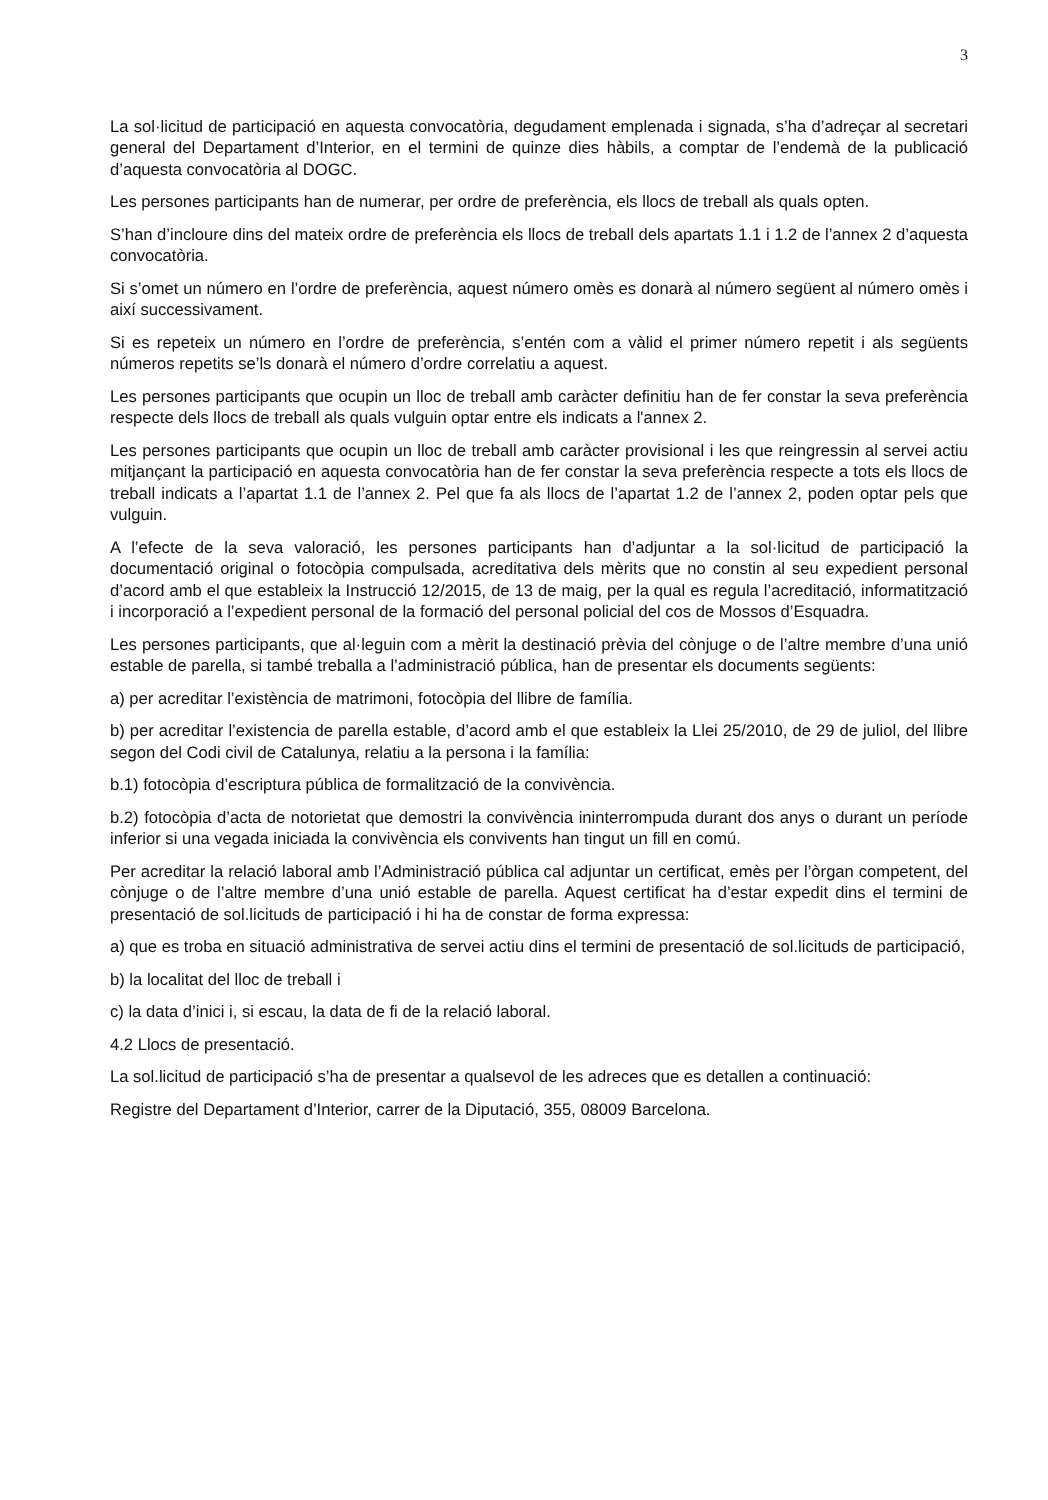3
La sol·licitud de participació en aquesta convocatòria, degudament emplenada i signada, s’ha d’adreçar al secretari general del Departament d’Interior, en el termini de quinze dies hàbils, a comptar de l’endemà de la publicació d’aquesta convocatòria al DOGC.
Les persones participants han de numerar, per ordre de preferència, els llocs de treball als quals opten.
S’han d’incloure dins del mateix ordre de preferència els llocs de treball dels apartats 1.1 i 1.2 de l’annex 2 d’aquesta convocatòria.
Si s’omet un número en l’ordre de preferència, aquest número omès es donarà al número següent al número omès i així successivament.
Si es repeteix un número en l’ordre de preferència, s’entén com a vàlid el primer número repetit i als següents números repetits se’ls donarà el número d’ordre correlatiu a aquest.
Les persones participants que ocupin un lloc de treball amb caràcter definitiu han de fer constar la seva preferència respecte dels llocs de treball als quals vulguin optar entre els indicats a l'annex 2.
Les persones participants que ocupin un lloc de treball amb caràcter provisional i les que reingressin al servei actiu mitjançant la participació en aquesta convocatòria han de fer constar la seva preferència respecte a tots els llocs de treball indicats a l’apartat 1.1 de l’annex 2. Pel que fa als llocs de l’apartat 1.2 de l’annex 2, poden optar pels que vulguin.
A l’efecte de la seva valoració, les persones participants han d’adjuntar a la sol·licitud de participació la documentació original o fotocòpia compulsada, acreditativa dels mèrits que no constin al seu expedient personal d’acord amb el que estableix la Instrucció 12/2015, de 13 de maig, per la qual es regula l’acreditació, informatització i incorporació a l’expedient personal de la formació del personal policial del cos de Mossos d’Esquadra.
Les persones participants, que al·leguin com a mèrit la destinació prèvia del cònjuge o de l’altre membre d’una unió estable de parella, si també treballa a l’administració pública, han de presentar els documents següents:
a) per acreditar l’existència de matrimoni, fotocòpia del llibre de família.
b) per acreditar l’existencia de parella estable, d’acord amb el que estableix la Llei 25/2010, de 29 de juliol, del llibre segon del Codi civil de Catalunya, relatiu a la persona i la família:
b.1) fotocòpia d’escriptura pública de formalització de la convivència.
b.2) fotocòpia d’acta de notorietat que demostri la convivència ininterrompuda durant dos anys o durant un període inferior si una vegada iniciada la convivència els convivents han tingut un fill en comú.
Per acreditar la relació laboral amb l’Administració pública cal adjuntar un certificat, emès per l’òrgan competent, del cònjuge o de l’altre membre d’una unió estable de parella. Aquest certificat ha d’estar expedit dins el termini de presentació de sol.licituds de participació i hi ha de constar de forma expressa:
a) que es troba en situació administrativa de servei actiu dins el termini de presentació de sol.licituds de participació,
b) la localitat del lloc de treball i
c) la data d’inici i, si escau, la data de fi de la relació laboral.
4.2 Llocs de presentació.
La sol.licitud de participació s’ha de presentar a qualsevol de les adreces que es detallen a continuació:
Registre del Departament d’Interior, carrer de la Diputació, 355, 08009 Barcelona.